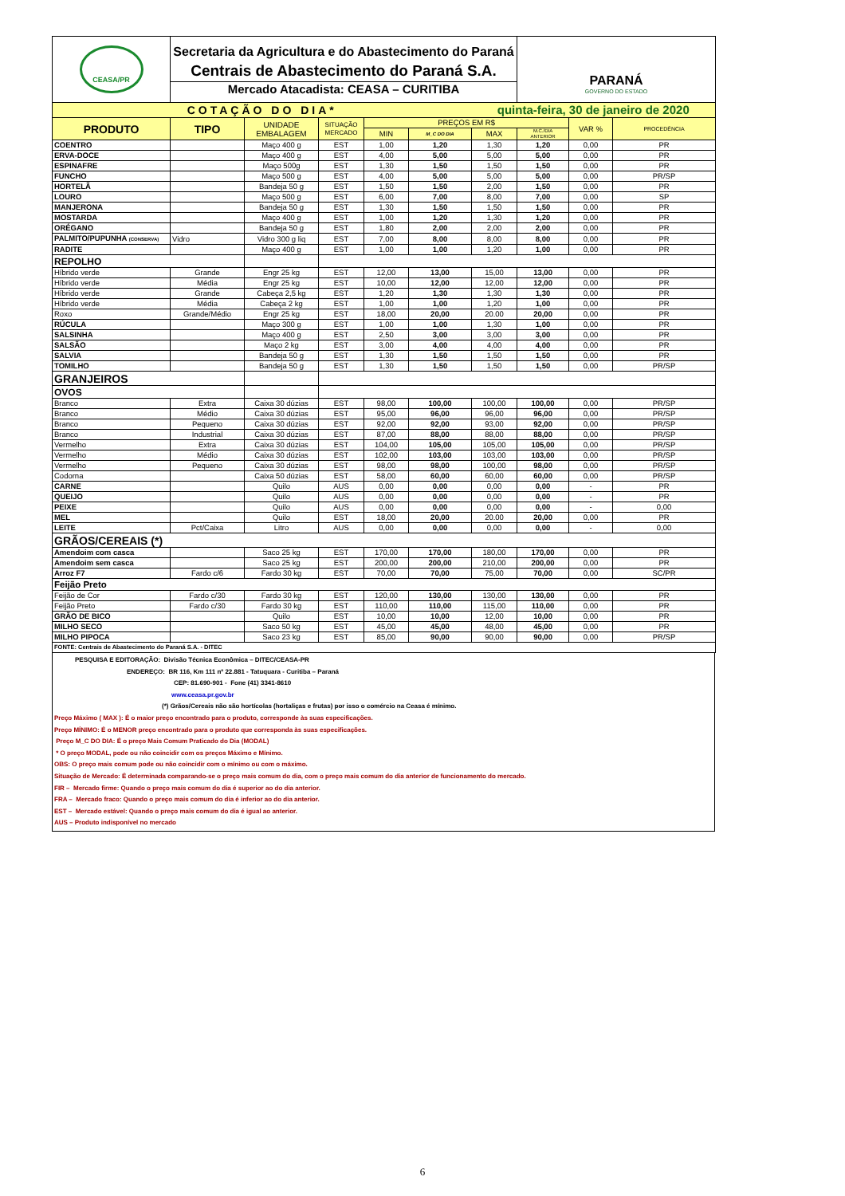| CEASA/PR | Secretaria da Agricultura e do Abastecimento do Paraná Centrais de Abastecimento do Paraná S.A. Mercado Atacadista: CEASA – CURITIBA | | | | | | PARANÁ GOVERNO DO ESTADO | | |
| COTAÇÃO DO DIA* | | | | | | quinta-feira, 30 de janeiro de 2020 | | | |
| PRODUTO | TIPO | UNIDADE EMBALAGEM | SITUAÇÃO MERCADO | PREÇOS EM R$ | | | | VAR % | PROCEDÊNCIA |
| | | | | MIN | M_C DO DIA | MAX | M.C./DIA ANTERIOR | | |
| COENTRO | | Maço 400 g | EST | 1,00 | 1,20 | 1,30 | 1,20 | 0,00 | PR |
| ERVA-DOCE | | Maço 400 g | EST | 4,00 | 5,00 | 5,00 | 5,00 | 0,00 | PR |
| ESPINAFRE | | Maço 500g | EST | 1,30 | 1,50 | 1,50 | 1,50 | 0,00 | PR |
| FUNCHO | | Maço 500 g | EST | 4,00 | 5,00 | 5,00 | 5,00 | 0,00 | PR/SP |
| HORTELÃ | | Bandeja 50 g | EST | 1,50 | 1,50 | 2,00 | 1,50 | 0,00 | PR |
| LOURO | | Maço 500 g | EST | 6,00 | 7,00 | 8,00 | 7,00 | 0,00 | SP |
| MANJERONA | | Bandeja 50 g | EST | 1,30 | 1,50 | 1,50 | 1,50 | 0,00 | PR |
| MOSTARDA | | Maço 400 g | EST | 1,00 | 1,20 | 1,30 | 1,20 | 0,00 | PR |
| ORÉGANO | | Bandeja 50 g | EST | 1,80 | 2,00 | 2,00 | 2,00 | 0,00 | PR |
| PALMITO/PUPUNHA (CONSERVA) | Vidro | Vidro 300 g liq | EST | 7,00 | 8,00 | 8,00 | 8,00 | 0,00 | PR |
| RADITE | | Maço 400 g | EST | 1,00 | 1,00 | 1,20 | 1,00 | 0,00 | PR |
| REPOLHO | | | | | | | | | |
| Híbrido verde | Grande | Engr 25 kg | EST | 12,00 | 13,00 | 15,00 | 13,00 | 0,00 | PR |
| Híbrido verde | Média | Engr 25 kg | EST | 10,00 | 12,00 | 12,00 | 12,00 | 0,00 | PR |
| Híbrido verde | Grande | Cabeça 2,5 kg | EST | 1,20 | 1,30 | 1,30 | 1,30 | 0,00 | PR |
| Híbrido verde | Média | Cabeça 2 kg | EST | 1,00 | 1,00 | 1,20 | 1,00 | 0,00 | PR |
| Roxo | Grande/Médio | Engr 25 kg | EST | 18,00 | 20,00 | 20.00 | 20,00 | 0,00 | PR |
| RÚCULA | | Maço 300 g | EST | 1,00 | 1,00 | 1,30 | 1,00 | 0,00 | PR |
| SALSINHA | | Maço 400 g | EST | 2,50 | 3,00 | 3,00 | 3,00 | 0,00 | PR |
| SALSÃO | | Maço 2 kg | EST | 3,00 | 4,00 | 4,00 | 4,00 | 0,00 | PR |
| SALVIA | | Bandeja 50 g | EST | 1,30 | 1,50 | 1,50 | 1,50 | 0,00 | PR |
| TOMILHO | | Bandeja 50 g | EST | 1,30 | 1,50 | 1,50 | 1,50 | 0,00 | PR/SP |
| GRANJEIROS | | | | | | | | | |
| OVOS | | | | | | | | | |
| Branco | Extra | Caixa 30 dúzias | EST | 98,00 | 100,00 | 100,00 | 100,00 | 0,00 | PR/SP |
| Branco | Médio | Caixa 30 dúzias | EST | 95,00 | 96,00 | 96,00 | 96,00 | 0,00 | PR/SP |
| Branco | Pequeno | Caixa 30 dúzias | EST | 92,00 | 92,00 | 93,00 | 92,00 | 0,00 | PR/SP |
| Branco | Industrial | Caixa 30 dúzias | EST | 87,00 | 88,00 | 88,00 | 88,00 | 0,00 | PR/SP |
| Vermelho | Extra | Caixa 30 dúzias | EST | 104,00 | 105,00 | 105,00 | 105,00 | 0,00 | PR/SP |
| Vermelho | Médio | Caixa 30 dúzias | EST | 102,00 | 103,00 | 103,00 | 103,00 | 0,00 | PR/SP |
| Vermelho | Pequeno | Caixa 30 dúzias | EST | 98,00 | 98,00 | 100,00 | 98,00 | 0,00 | PR/SP |
| Codorna | | Caixa 50 dúzias | EST | 58,00 | 60,00 | 60,00 | 60,00 | 0,00 | PR/SP |
| CARNE | | Quilo | AUS | 0,00 | 0,00 | 0,00 | 0,00 | - | PR |
| QUEIJO | | Quilo | AUS | 0,00 | 0,00 | 0,00 | 0,00 | - | PR |
| PEIXE | | Quilo | AUS | 0,00 | 0,00 | 0,00 | 0,00 | - | 0,00 |
| MEL | | Quilo | EST | 18,00 | 20,00 | 20.00 | 20,00 | 0,00 | PR |
| LEITE | Pct/Caixa | Litro | AUS | 0,00 | 0,00 | 0,00 | 0,00 | - | 0,00 |
| GRÃOS/CEREAIS (*) | | | | | | | | | |
| Amendoim com casca | | Saco 25 kg | EST | 170,00 | 170,00 | 180,00 | 170,00 | 0,00 | PR |
| Amendoim sem casca | | Saco 25 kg | EST | 200,00 | 200,00 | 210,00 | 200,00 | 0,00 | PR |
| Arroz F7 | Fardo c/6 | Fardo 30 kg | EST | 70,00 | 70,00 | 75,00 | 70,00 | 0,00 | SC/PR |
| Feijão Preto | | | | | | | | | |
| Feijão de Cor | Fardo c/30 | Fardo 30 kg | EST | 120,00 | 130,00 | 130,00 | 130,00 | 0,00 | PR |
| Feijão Preto | Fardo c/30 | Fardo 30 kg | EST | 110,00 | 110,00 | 115,00 | 110,00 | 0,00 | PR |
| GRÃO DE BICO | | Quilo | EST | 10,00 | 10,00 | 12,00 | 10,00 | 0,00 | PR |
| MILHO SECO | | Saco 50 kg | EST | 45,00 | 45,00 | 48,00 | 45,00 | 0,00 | PR |
| MILHO PIPOCA | | Saco 23 kg | EST | 85,00 | 90,00 | 90,00 | 90,00 | 0,00 | PR/SP |
| FONTE: Centrais de Abastecimento do Paraná S.A. - DITEC | | | | | | | | | |
PESQUISA E EDITORAÇÃO: Divisão Técnica Econômica – DITEC/CEASA-PR
ENDEREÇO: BR 116, Km 111 nº 22.881 - Tatuquara - Curitiba – Paraná
CEP: 81.690-901 - Fone (41) 3341-8610
www.ceasa.pr.gov.br
(*) Grãos/Cereais não são hortícolas (hortaliças e frutas) por isso o comércio na Ceasa é mínimo.
Preço Máximo ( MAX ): É o maior preço encontrado para o produto, corresponde às suas especificações.
Preço MÍNIMO: É o MENOR preço encontrado para o produto que corresponda às suas especificações.
Preço M_C DO DIA: É o preço Mais Comum Praticado do Dia (MODAL)
* O preço MODAL, pode ou não coincidir com os preços Máximo e Mínimo.
OBS: O preço mais comum pode ou não coincidir com o mínimo ou com o máximo.
Situação de Mercado: É determinada comparando-se o preço mais comum do dia, com o preço mais comum do dia anterior de funcionamento do mercado.
FIR – Mercado firme: Quando o preço mais comum do dia é superior ao do dia anterior.
FRA – Mercado fraco: Quando o preço mais comum do dia é inferior ao do dia anterior.
EST – Mercado estável: Quando o preço mais comum do dia é igual ao anterior.
AUS – Produto indisponível no mercado
6